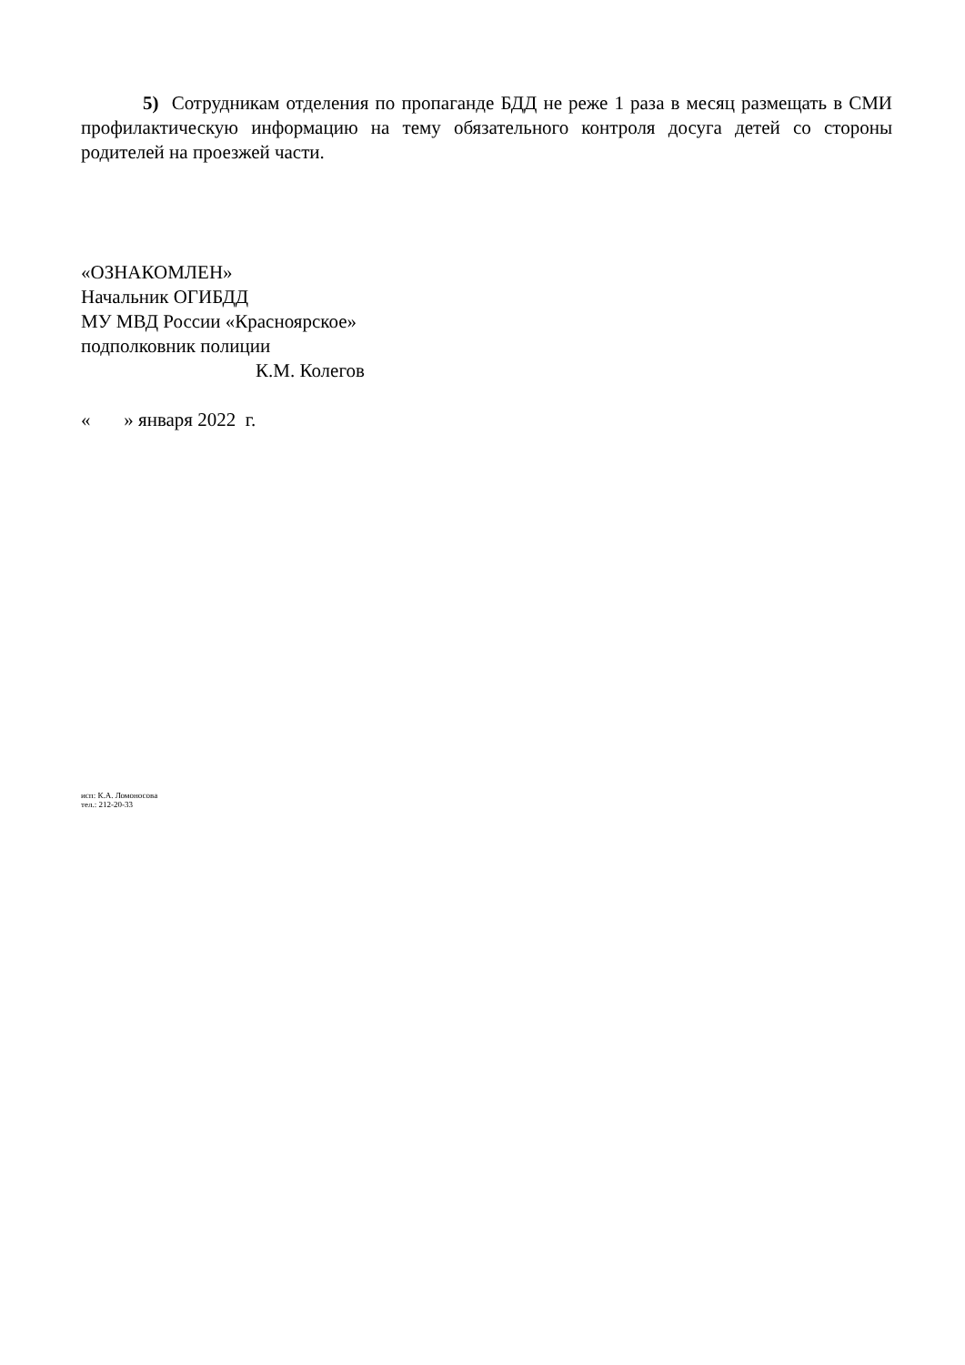5) Сотрудникам отделения по пропаганде БДД не реже 1 раза в месяц размещать в СМИ профилактическую информацию на тему обязательного контроля досуга детей со стороны родителей на проезжей части.
«ОЗНАКОМЛЕН»
Начальник ОГИБДД
МУ МВД России «Красноярское»
подполковник полиции
К.М. Колегов
« » января 2022 г.
исп: К.А. Ломоносова
тел.: 212-20-33